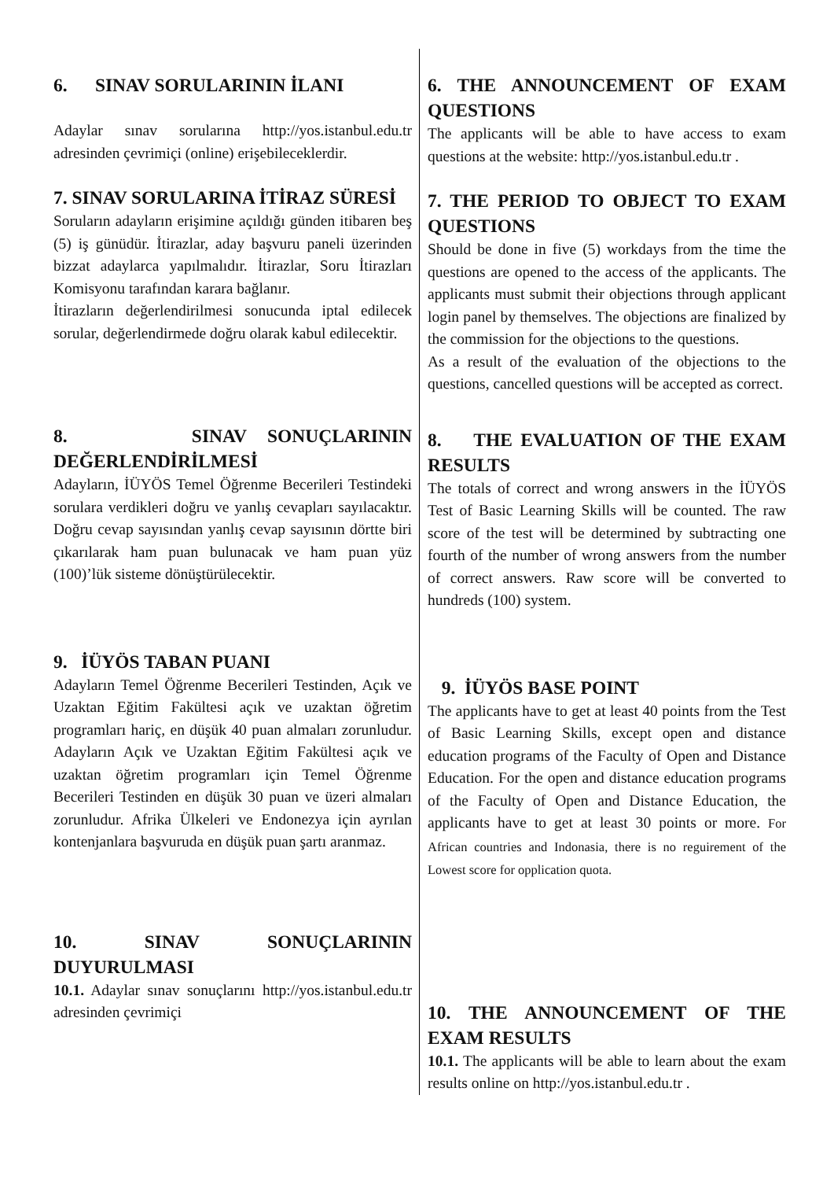6. SINAV SORULARININ İLANI
Adaylar sınav sorularına http://yos.istanbul.edu.tr adresinden çevrimiçi (online) erişebileceklerdir.
7. SINAV SORULARINA İTİRAZ SÜRESİ
Soruların adayların erişimine açıldığı günden itibaren beş (5) iş günüdür. İtirazlar, aday başvuru paneli üzerinden bizzat adaylarca yapılmalıdır. İtirazlar, Soru İtirazları Komisyonu tarafından karara bağlanır.
İtirazların değerlendirilmesi sonucunda iptal edilecek sorular, değerlendirmede doğru olarak kabul edilecektir.
8. SINAV SONUÇLARININ DEĞERLENDİRİLMESİ
Adayların, İÜYÖS Temel Öğrenme Becerileri Testindeki sorulara verdikleri doğru ve yanlış cevapları sayılacaktır. Doğru cevap sayısından yanlış cevap sayısının dörtte biri çıkarılarak ham puan bulunacak ve ham puan yüz (100)’lük sisteme dönüştürülecektir.
9. İÜYÖS TABAN PUANI
Adayların Temel Öğrenme Becerileri Testinden, Açık ve Uzaktan Eğitim Fakültesi açık ve uzaktan öğretim programları hariç, en düşük 40 puan almaları zorunludur. Adayların Açık ve Uzaktan Eğitim Fakültesi açık ve uzaktan öğretim programları için Temel Öğrenme Becerileri Testinden en düşük 30 puan ve üzeri almaları zorunludur. Afrika Ülkeleri ve Endonezya için ayrılan kontenjanlara başvuruda en düşük puan şartı aranmaz.
10. SINAV SONUÇLARININ DUYURULMASI
10.1. Adaylar sınav sonuçlarını http://yos.istanbul.edu.tr adresinden çevrimiçi
6. THE ANNOUNCEMENT OF EXAM QUESTIONS
The applicants will be able to have access to exam questions at the website: http://yos.istanbul.edu.tr .
7. THE PERIOD TO OBJECT TO EXAM QUESTIONS
Should be done in five (5) workdays from the time the questions are opened to the access of the applicants. The applicants must submit their objections through applicant login panel by themselves. The objections are finalized by the commission for the objections to the questions.
As a result of the evaluation of the objections to the questions, cancelled questions will be accepted as correct.
8. THE EVALUATION OF THE EXAM RESULTS
The totals of correct and wrong answers in the İÜYÖS Test of Basic Learning Skills will be counted. The raw score of the test will be determined by subtracting one fourth of the number of wrong answers from the number of correct answers. Raw score will be converted to hundreds (100) system.
9. İÜYÖS BASE POINT
The applicants have to get at least 40 points from the Test of Basic Learning Skills, except open and distance education programs of the Faculty of Open and Distance Education. For the open and distance education programs of the Faculty of Open and Distance Education, the applicants have to get at least 30 points or more. For African countries and Indonasia, there is no reguirement of the Lowest score for opplication quota.
10. THE ANNOUNCEMENT OF THE EXAM RESULTS
10.1. The applicants will be able to learn about the exam results online on http://yos.istanbul.edu.tr .